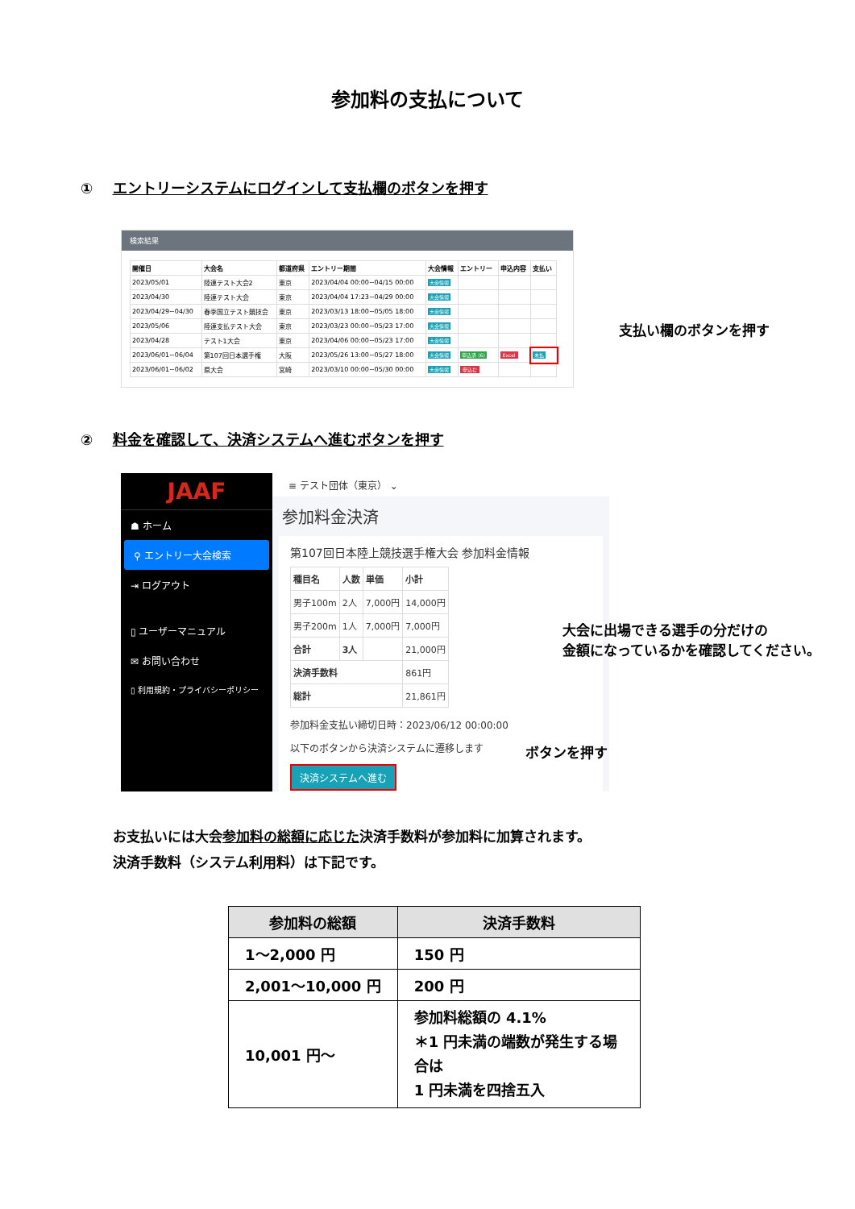参加料の支払について
① エントリーシステムにログインして支払欄のボタンを押す
検索結果
| 開催日 | 大会名 | 都道府県 | エントリー期間 | 大会情報 | エントリー | 申込内容 | 支払い |
| --- | --- | --- | --- | --- | --- | --- | --- |
| 2023/05/01 | 陸連テスト大会2 | 東京 | 2023/04/04 00:00~04/15 00:00 | 大会情報 | | | |
| 2023/04/30 | 陸連テスト大会 | 東京 | 2023/04/04 17:23~04/29 00:00 | 大会情報 | | | |
| 2023/04/29~04/30 | 春季国立テスト競技会 | 東京 | 2023/03/13 18:00~05/05 18:00 | 大会情報 | | | |
| 2023/05/06 | 陸連支払テスト大会 | 東京 | 2023/03/23 00:00~05/23 17:00 | 大会情報 | | | |
| 2023/04/28 | テスト1大会 | 東京 | 2023/04/06 00:00~05/23 17:00 | 大会情報 | | | |
| 2023/06/01~06/04 | 第107回日本選手権 | 大阪 | 2023/05/26 13:00~05/27 18:00 | 大会情報 | 申込済 (6) | Excel | 未払 |
| 2023/06/01~06/02 | 県大会 | 宮崎 | 2023/03/10 00:00~05/30 00:00 | 大会情報 | 申込む | | |
支払い欄のボタンを押す
② 料金を確認して、決済システムへ進むボタンを押す
JAAF
☗ ホーム
⚲ エントリー大会検索
⇥ ログアウト
▯ ユーザーマニュアル
✉ お問い合わせ
▯ 利用規約・プライバシーポリシー
≡ テスト団体（東京） ⌄
参加料金決済
第107回日本陸上競技選手権大会 参加料金情報
| 種目名 | 人数 | 単価 | 小計 |
| 男子100m | 2人 | 7,000円 | 14,000円 |
| 男子200m | 1人 | 7,000円 | 7,000円 |
| 合計 | 3人 | | 21,000円 |
| 決済手数料 | | | 861円 |
| 総計 | | | 21,861円 |
参加料金支払い締切日時：2023/06/12 00:00:00
以下のボタンから決済システムに遷移します
決済システムへ進む
大会に出場できる選手の分だけの
金額になっているかを確認してください。
ボタンを押す
お支払いには大会参加料の総額に応じた決済手数料が参加料に加算されます。
決済手数料（システム利用料）は下記です。
| 参加料の総額 | 決済手数料 |
| --- | --- |
| 1～2,000 円 | 150 円 |
| 2,001～10,000 円 | 200 円 |
| 10,001 円～ | 参加料総額の 4.1% ＊1 円未満の端数が発生する場合は 1 円未満を四捨五入 |